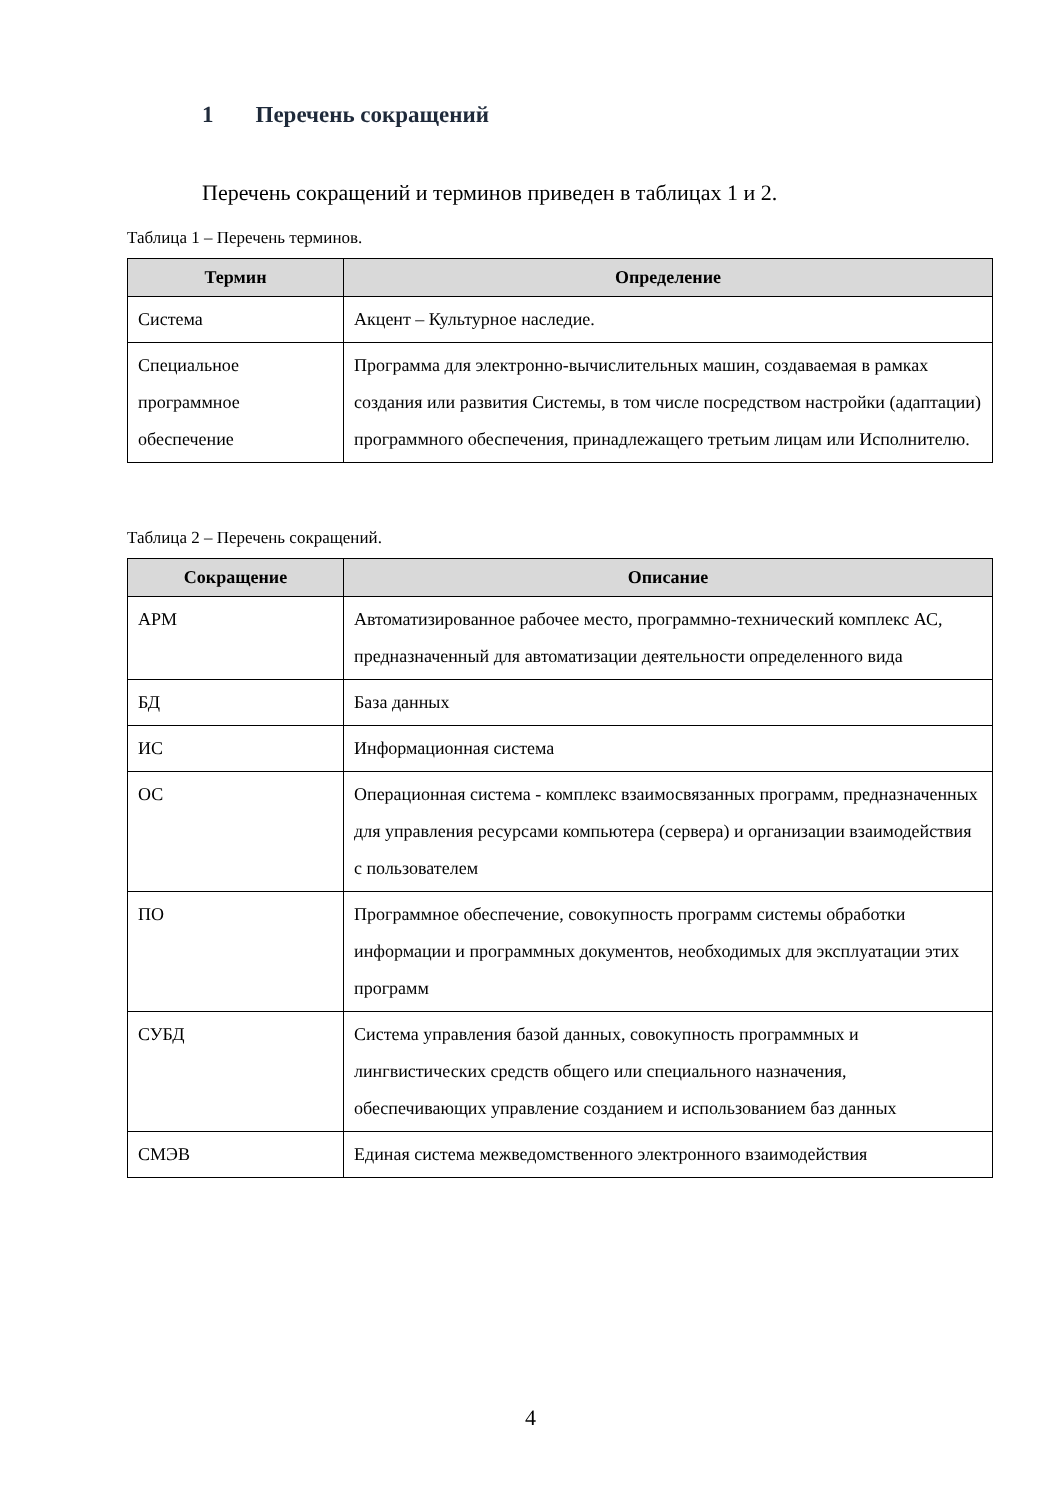1 Перечень сокращений
Перечень сокращений и терминов приведен в таблицах 1 и 2.
Таблица 1 – Перечень терминов.
| Термин | Определение |
| --- | --- |
| Система | Акцент – Культурное наследие. |
| Специальное программное обеспечение | Программа для электронно-вычислительных машин, создаваемая в рамках создания или развития Системы, в том числе посредством настройки (адаптации) программного обеспечения, принадлежащего третьим лицам или Исполнителю. |
Таблица 2 – Перечень сокращений.
| Сокращение | Описание |
| --- | --- |
| АРМ | Автоматизированное рабочее место, программно-технический комплекс АС, предназначенный для автоматизации деятельности определенного вида |
| БД | База данных |
| ИС | Информационная система |
| ОС | Операционная система - комплекс взаимосвязанных программ, предназначенных для управления ресурсами компьютера (сервера) и организации взаимодействия с пользователем |
| ПО | Программное обеспечение, совокупность программ системы обработки информации и программных документов, необходимых для эксплуатации этих программ |
| СУБД | Система управления базой данных, совокупность программных и лингвистических средств общего или специального назначения, обеспечивающих управление созданием и использованием баз данных |
| СМЭВ | Единая система межведомственного электронного взаимодействия |
4